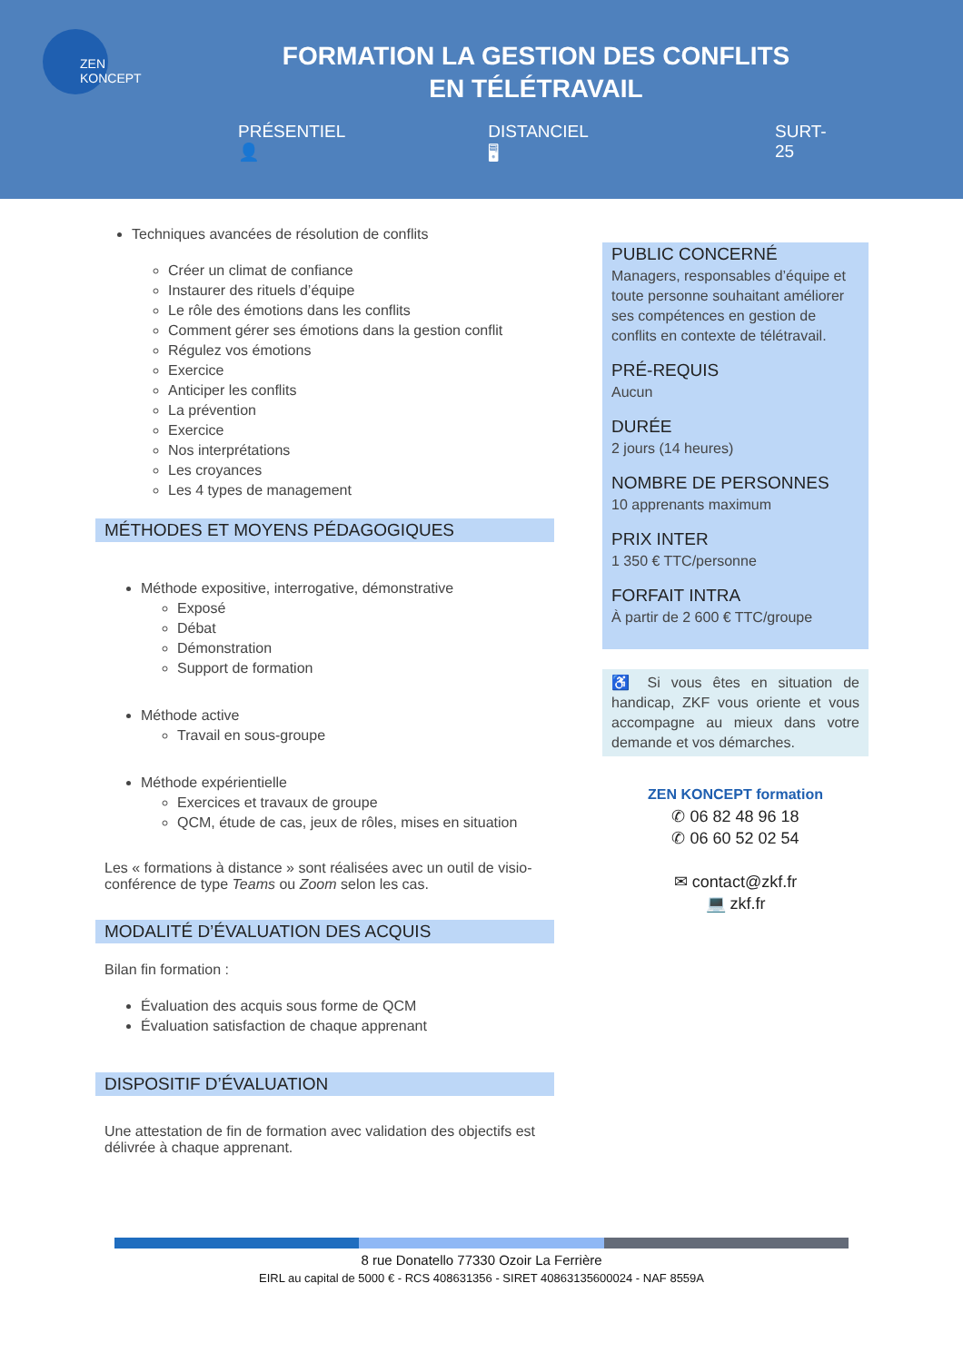ZEN
KONCEPT
FORMATION LA GESTION DES CONFLITS
EN TÉLÉTRAVAIL
PRÉSENTIEL 👤 DISTANCIEL 🖥 SURT-25
Techniques avancées de résolution de conflits
Créer un climat de confiance
Instaurer des rituels d’équipe
Le rôle des émotions dans les conflits
Comment gérer ses émotions dans la gestion conflit
Régulez vos émotions
Exercice
Anticiper les conflits
La prévention
Exercice
Nos interprétations
Les croyances
Les 4 types de management
MÉTHODES ET MOYENS PÉDAGOGIQUES
Méthode expositive, interrogative, démonstrative
Exposé
Débat
Démonstration
Support de formation
Méthode active
Travail en sous-groupe
Méthode expérientielle
Exercices et travaux de groupe
QCM, étude de cas, jeux de rôles, mises en situation
Les « formations à distance » sont réalisées avec un outil de visio-conférence de type Teams ou Zoom selon les cas.
MODALITÉ D’ÉVALUATION DES ACQUIS
Bilan fin formation :
Évaluation des acquis sous forme de QCM
Évaluation satisfaction de chaque apprenant
DISPOSITIF D’ÉVALUATION
Une attestation de fin de formation avec validation des objectifs est délivrée à chaque apprenant.
PUBLIC CONCERNÉ
Managers, responsables d’équipe et toute personne souhaitant améliorer ses compétences en gestion de conflits en contexte de télétravail.
PRÉ-REQUIS
Aucun
DURÉE
2 jours (14 heures)
NOMBRE DE PERSONNES
10 apprenants maximum
PRIX INTER
1 350 € TTC/personne
FORFAIT INTRA
À partir de 2 600 € TTC/groupe
♿ Si vous êtes en situation de handicap, ZKF vous oriente et vous accompagne au mieux dans votre demande et vos démarches.
ZEN KONCEPT formation
✆ 06 82 48 96 18
✆ 06 60 52 02 54
✉ contact@zkf.fr
💻 zkf.fr
8 rue Donatello 77330 Ozoir La Ferrière
EIRL au capital de 5000 € - RCS 408631356 - SIRET 40863135600024 - NAF 8559A